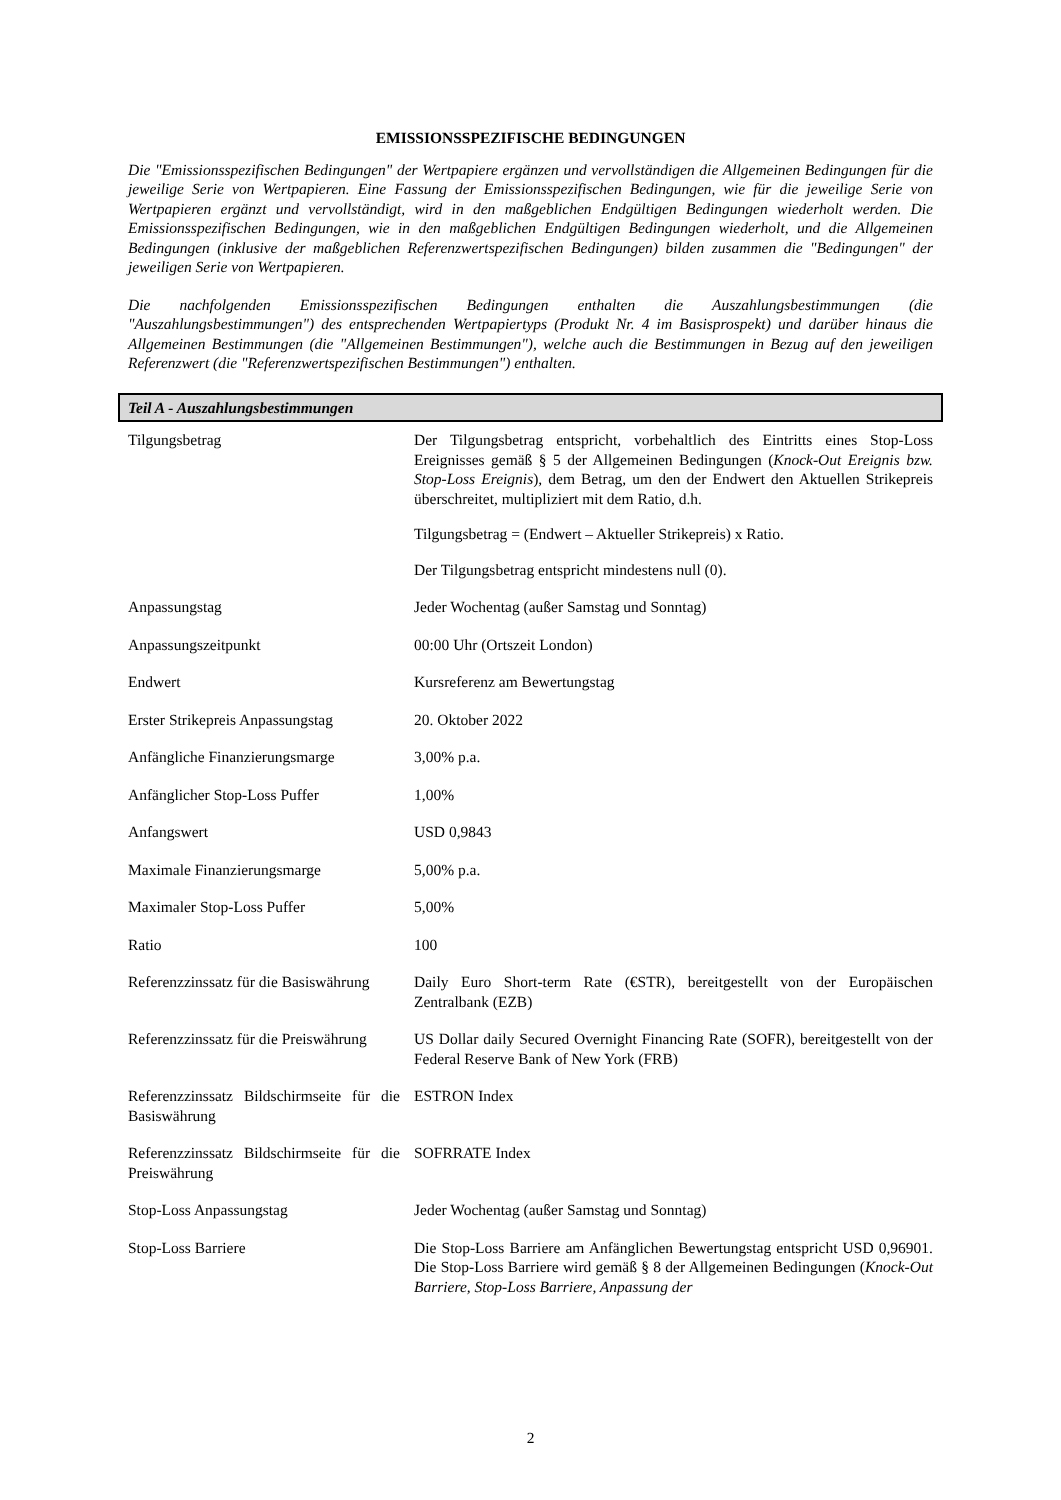EMISSIONSSPEZIFISCHE BEDINGUNGEN
Die "Emissionsspezifischen Bedingungen" der Wertpapiere ergänzen und vervollständigen die Allgemeinen Bedingungen für die jeweilige Serie von Wertpapieren. Eine Fassung der Emissionsspezifischen Bedingungen, wie für die jeweilige Serie von Wertpapieren ergänzt und vervollständigt, wird in den maßgeblichen Endgültigen Bedingungen wiederholt werden. Die Emissionsspezifischen Bedingungen, wie in den maßgeblichen Endgültigen Bedingungen wiederholt, und die Allgemeinen Bedingungen (inklusive der maßgeblichen Referenzwertspezifischen Bedingungen) bilden zusammen die "Bedingungen" der jeweiligen Serie von Wertpapieren.
Die nachfolgenden Emissionsspezifischen Bedingungen enthalten die Auszahlungsbestimmungen (die "Auszahlungsbestimmungen") des entsprechenden Wertpapiertyps (Produkt Nr. 4 im Basisprospekt) und darüber hinaus die Allgemeinen Bestimmungen (die "Allgemeinen Bestimmungen"), welche auch die Bestimmungen in Bezug auf den jeweiligen Referenzwert (die "Referenzwertspezifischen Bestimmungen") enthalten.
Teil A - Auszahlungsbestimmungen
| Tilgungsbetrag | Der Tilgungsbetrag entspricht, vorbehaltlich des Eintritts eines Stop-Loss Ereignisses gemäß § 5 der Allgemeinen Bedingungen ( Knock-Out Ereignis bzw. Stop-Loss Ereignis ), dem Betrag, um den der Endwert den Aktuellen Strikepreis überschreitet, multipliziert mit dem Ratio, d.h. Tilgungsbetrag = (Endwert – Aktueller Strikepreis) x Ratio. Der Tilgungsbetrag entspricht mindestens null (0). |
| Anpassungstag | Jeder Wochentag (außer Samstag und Sonntag) |
| Anpassungszeitpunkt | 00:00 Uhr (Ortszeit London) |
| Endwert | Kursreferenz am Bewertungstag |
| Erster Strikepreis Anpassungstag | 20. Oktober 2022 |
| Anfängliche Finanzierungsmarge | 3,00% p.a. |
| Anfänglicher Stop-Loss Puffer | 1,00% |
| Anfangswert | USD 0,9843 |
| Maximale Finanzierungsmarge | 5,00% p.a. |
| Maximaler Stop-Loss Puffer | 5,00% |
| Ratio | 100 |
| Referenzzinssatz für die Basiswährung | Daily Euro Short-term Rate (€STR), bereitgestellt von der Europäischen Zentralbank (EZB) |
| Referenzzinssatz für die Preiswährung | US Dollar daily Secured Overnight Financing Rate (SOFR), bereitgestellt von der Federal Reserve Bank of New York (FRB) |
| Referenzzinssatz Bildschirmseite für die Basiswährung | ESTRON Index |
| Referenzzinssatz Bildschirmseite für die Preiswährung | SOFRRATE Index |
| Stop-Loss Anpassungstag | Jeder Wochentag (außer Samstag und Sonntag) |
| Stop-Loss Barriere | Die Stop-Loss Barriere am Anfänglichen Bewertungstag entspricht USD 0,96901. Die Stop-Loss Barriere wird gemäß § 8 der Allgemeinen Bedingungen ( Knock-Out Barriere, Stop-Loss Barriere, Anpassung der |
2